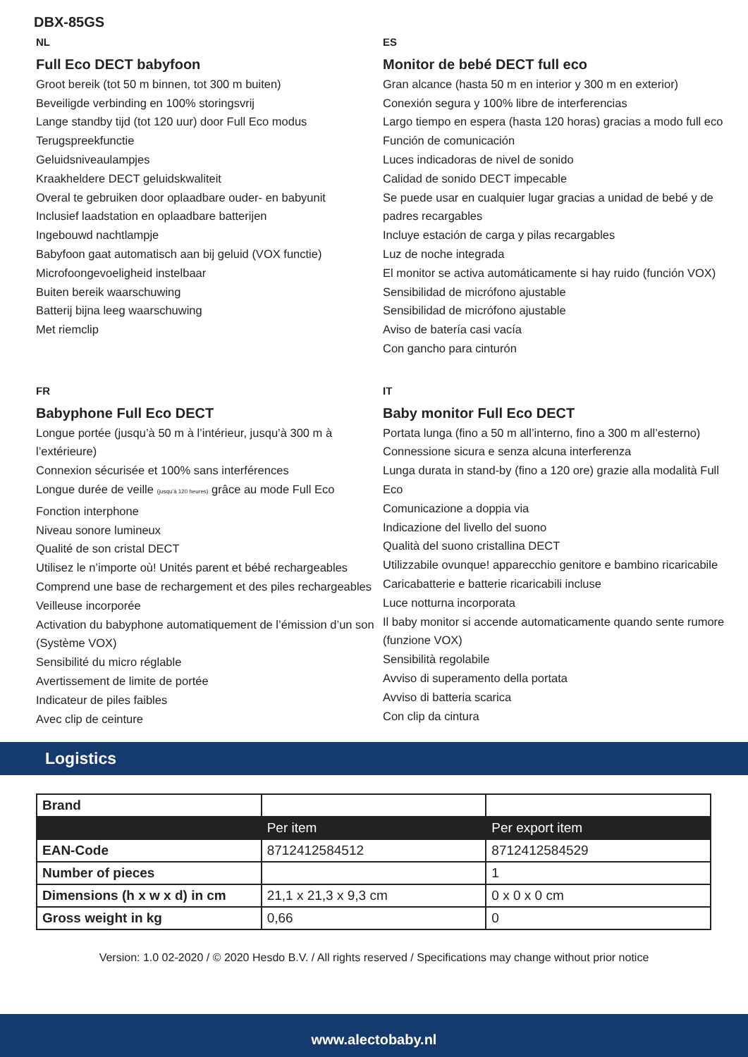DBX-85GS
NL
Full Eco DECT babyfoon
Groot bereik (tot 50 m binnen, tot 300 m buiten)
Beveiligde verbinding en 100% storingsvrij
Lange standby tijd (tot 120 uur) door Full Eco modus
Terugspreekfunctie
Geluidsniveaulampjes
Kraakheldere DECT geluidskwaliteit
Overal te gebruiken door oplaadbare ouder- en babyunit
Inclusief laadstation en oplaadbare batterijen
Ingebouwd nachtlampje
Babyfoon gaat automatisch aan bij geluid (VOX functie)
Microfoongevoeligheid instelbaar
Buiten bereik waarschuwing
Batterij bijna leeg waarschuwing
Met riemclip
ES
Monitor de bebé DECT full eco
Gran alcance (hasta 50 m en interior y 300 m en exterior)
Conexión segura y 100% libre de interferencias
Largo tiempo en espera (hasta 120 horas) gracias a modo full eco
Función de comunicación
Luces indicadoras de nivel de sonido
Calidad de sonido DECT impecable
Se puede usar en cualquier lugar gracias a unidad de bebé y de padres recargables
Incluye estación de carga y pilas recargables
Luz de noche integrada
El monitor se activa automáticamente si hay ruido (función VOX)
Sensibilidad de micrófono ajustable
Sensibilidad de micrófono ajustable
Aviso de batería casi vacía
Con gancho para cinturón
FR
Babyphone Full Eco DECT
Longue portée (jusqu’à 50 m à l’intérieur, jusqu’à 300 m à l’extérieure)
Connexion sécurisée et 100% sans interférences
Longue durée de veille (jusqu’à 120 heures) grâce au mode Full Eco
Fonction interphone
Niveau sonore lumineux
Qualité de son cristal DECT
Utilisez le n’importe où! Unités parent et bébé rechargeables
Comprend une base de rechargement et des piles rechargeables
Veilleuse incorporée
Activation du babyphone automatiquement de l’émission d’un son (Système VOX)
Sensibilité du micro réglable
Avertissement de limite de portée
Indicateur de piles faibles
Avec clip de ceinture
IT
Baby monitor Full Eco DECT
Portata lunga (fino a 50 m all’interno, fino a 300 m all’esterno)
Connessione sicura e senza alcuna interferenza
Lunga durata in stand-by (fino a 120 ore) grazie alla modalità Full Eco
Comunicazione a doppia via
Indicazione del livello del suono
Qualità del suono cristallina DECT
Utilizzabile ovunque! apparecchio genitore e bambino ricaricabile
Caricabatterie e batterie ricaricabili incluse
Luce notturna incorporata
Il baby monitor si accende automaticamente quando sente rumore (funzione VOX)
Sensibilità regolabile
Avviso di superamento della portata
Avviso di batteria scarica
Con clip da cintura
Logistics
| Brand | | |
| | Per item | Per export item |
| EAN-Code | 8712412584512 | 8712412584529 |
| Number of pieces | | 1 |
| Dimensions (h x w x d) in cm | 21,1 x 21,3 x 9,3 cm | 0 x 0 x 0 cm |
| Gross weight in kg | 0,66 | 0 |
Version: 1.0 02-2020 / © 2020 Hesdo B.V. / All rights reserved / Specifications may change without prior notice
www.alectobaby.nl